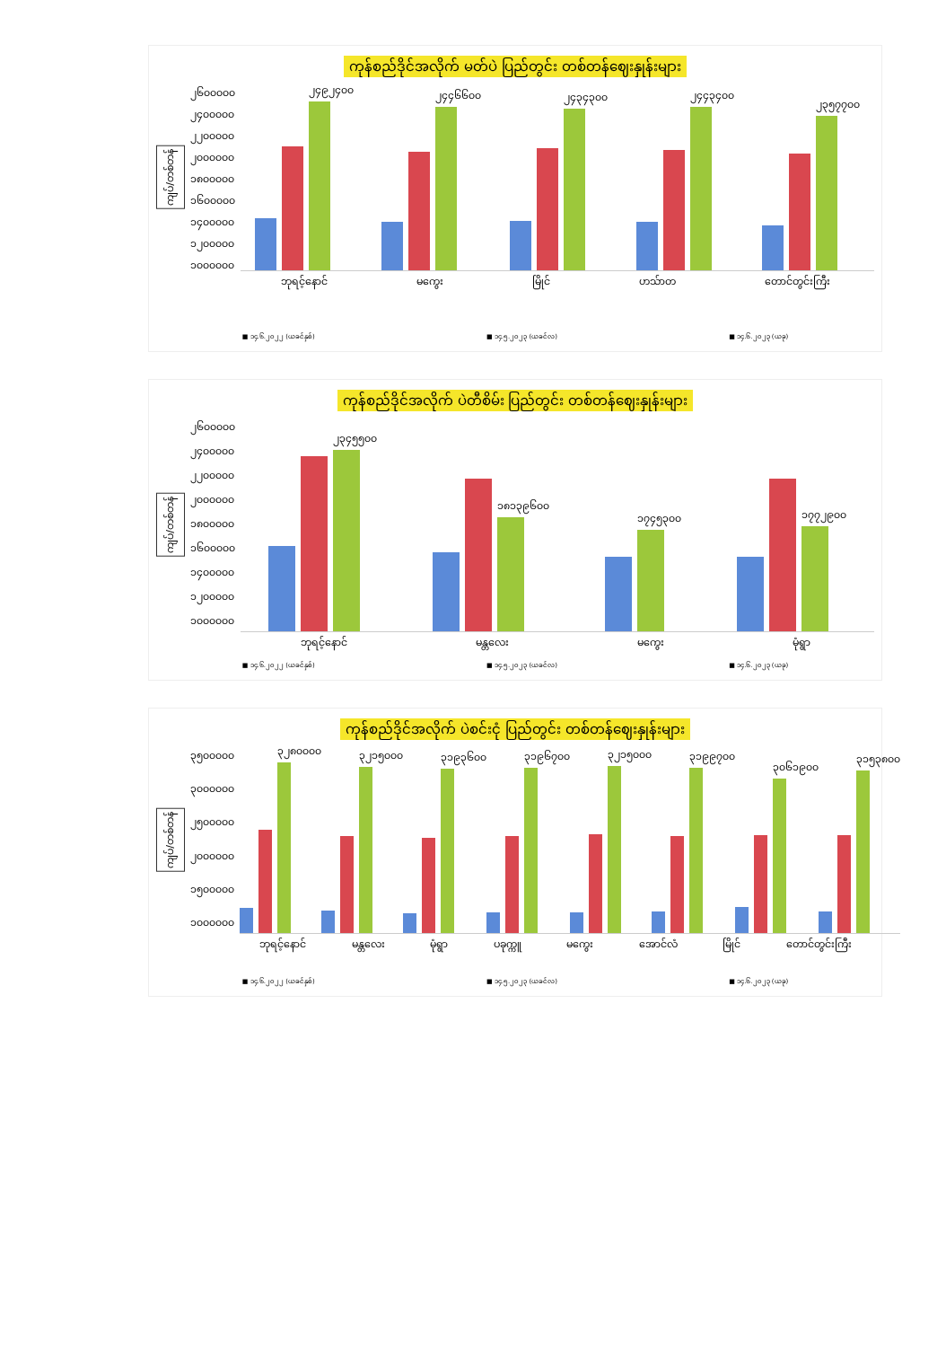ကုန်စည်ဒိုင်အလိုက် မတ်ပဲ ပြည်တွင်း တစ်တန်ဈေးနှုန်းများ
ကျပ်/တစ်တန်
၂၆၀၀၀၀၀
၂၄၀၀၀၀၀
၂၂၀၀၀၀၀
၂၀၀၀၀၀၀
၁၈၀၀၀၀၀
၁၆၀၀၀၀၀
၁၄၀၀၀၀၀
၁၂၀၀၀၀၀
၁၀၀၀၀၀၀
၂၄၉၂၄၀၀
၂၄၄၆၆၀၀
၂၄၃၄၃၀၀
၂၄၄၃၄၀၀
၂၃၅၇၇၀၀
ဘုရင့်နောင် မကွေး မြိုင် ဟသ်ာတ တောင်တွင်းကြီး
■ ၁၄.၆.၂၀၂၂ (ယခင်နှစ်) ■ ၁၄.၅.၂၀၂၃ (ယခင်လ) ■ ၁၄.၆.၂၀၂၃ (ယခု)
ကုန်စည်ဒိုင်အလိုက် ပဲတီစိမ်း ပြည်တွင်း တစ်တန်ဈေးနှုန်းများ
ကျပ်/တစ်တန်
၂၆၀၀၀၀၀
၂၄၀၀၀၀၀
၂၂၀၀၀၀၀
၂၀၀၀၀၀၀
၁၈၀၀၀၀၀
၁၆၀၀၀၀၀
၁၄၀၀၀၀၀
၁၂၀၀၀၀၀
၁၀၀၀၀၀၀
၂၃၄၅၅၀၀
၁၈၁၃၉၆၀၀
၁၇၄၅၃၀၀
၁၇၇၂၉၀၀
ဘုရင့်နောင် မန္တလေး မကွေး မုံရွာ
■ ၁၄.၆.၂၀၂၂ (ယခင်နှစ်) ■ ၁၄.၅.၂၀၂၃ (ယခင်လ) ■ ၁၄.၆.၂၀၂၃ (ယခု)
ကုန်စည်ဒိုင်အလိုက် ပဲစင်းငုံ ပြည်တွင်း တစ်တန်ဈေးနှုန်းများ
ကျပ်/တစ်တန်
၃၅၀၀၀၀၀
၃၀၀၀၀၀၀
၂၅၀၀၀၀၀
၂၀၀၀၀၀၀
၁၅၀၀၀၀၀
၁၀၀၀၀၀၀
၃၂၈၀၀၀၀
၃၂၁၅၀၀၀
၃၁၉၃၆၀၀
၃၁၉၆၇၀၀
၃၂၁၅၀၀၀
၃၁၉၉၇၀၀
၃၀၆၁၉၀၀
၃၁၅၃၈၀၀
ဘုရင့်နောင် မန္တလေး မုံရွာ ပခုက္ကူ မကွေး အောင်လံ မြိုင် တောင်တွင်းကြီး
■ ၁၄.၆.၂၀၂၂ (ယခင်နှစ်) ■ ၁၄.၅.၂၀၂၃ (ယခင်လ) ■ ၁၄.၆.၂၀၂၃ (ယခု)